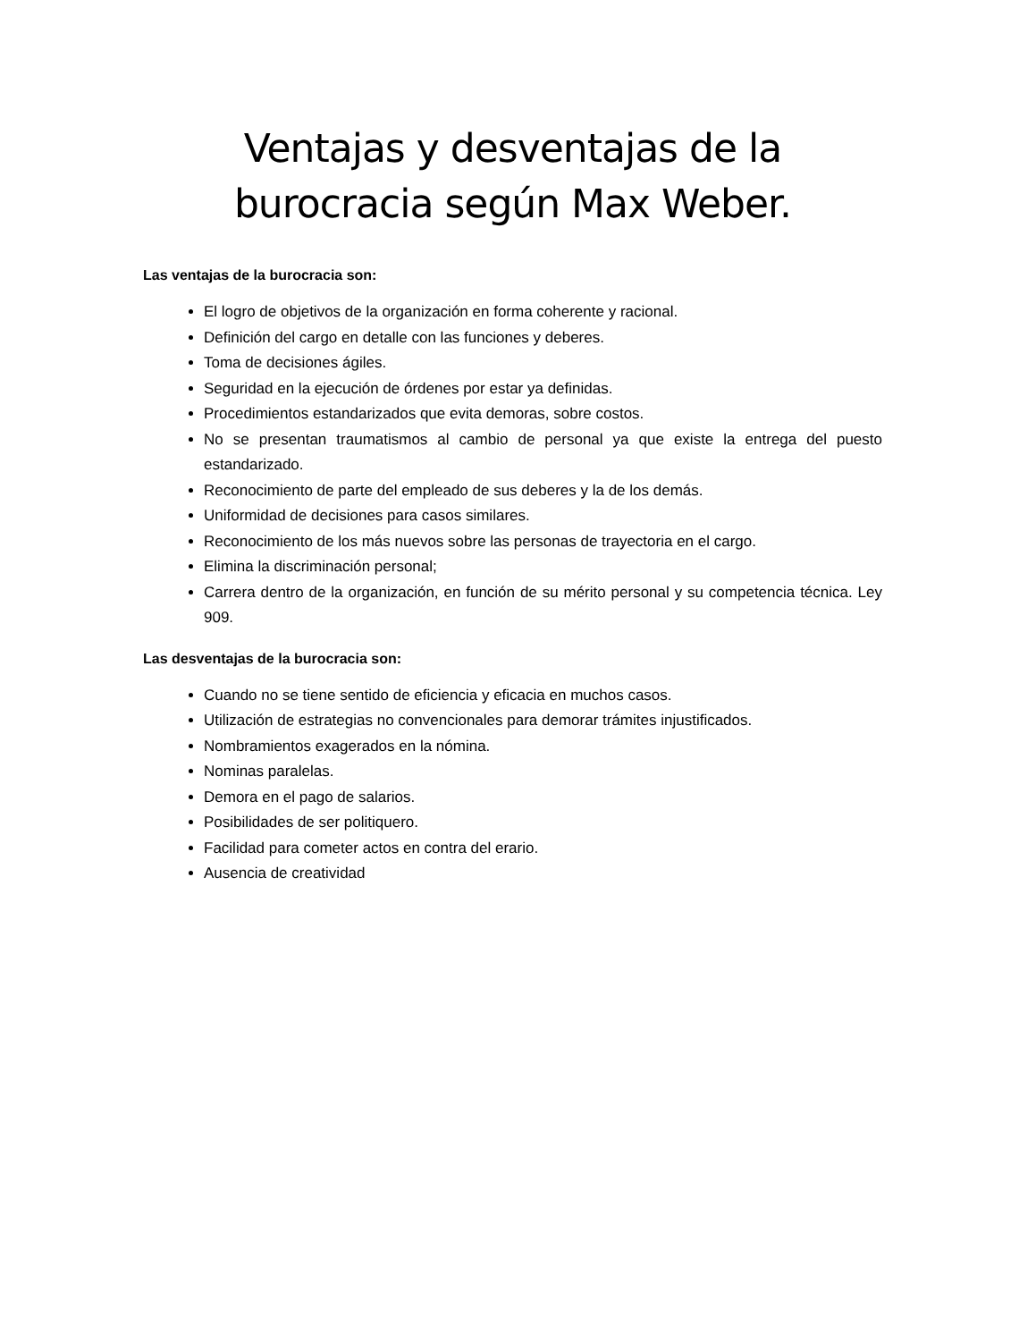Ventajas y desventajas de la burocracia según Max Weber.
Las ventajas de la burocracia son:
El logro de objetivos de la organización en forma coherente y racional.
Definición del cargo en detalle con las funciones y deberes.
Toma de decisiones ágiles.
Seguridad en la ejecución de órdenes por estar ya definidas.
Procedimientos estandarizados que evita demoras, sobre costos.
No se presentan traumatismos al cambio de personal ya que existe la entrega del puesto estandarizado.
Reconocimiento de parte del empleado de sus deberes y la de los demás.
Uniformidad de decisiones para casos similares.
Reconocimiento de los más nuevos sobre las personas de trayectoria en el cargo.
Elimina la discriminación personal;
Carrera dentro de la organización, en función de su mérito personal y su competencia técnica. Ley 909.
Las desventajas de la burocracia son:
Cuando no se tiene sentido de eficiencia y eficacia en muchos casos.
Utilización de estrategias no convencionales para demorar trámites injustificados.
Nombramientos exagerados en la nómina.
Nominas paralelas.
Demora en el pago de salarios.
Posibilidades de ser politiquero.
Facilidad para cometer actos en contra del erario.
Ausencia de creatividad